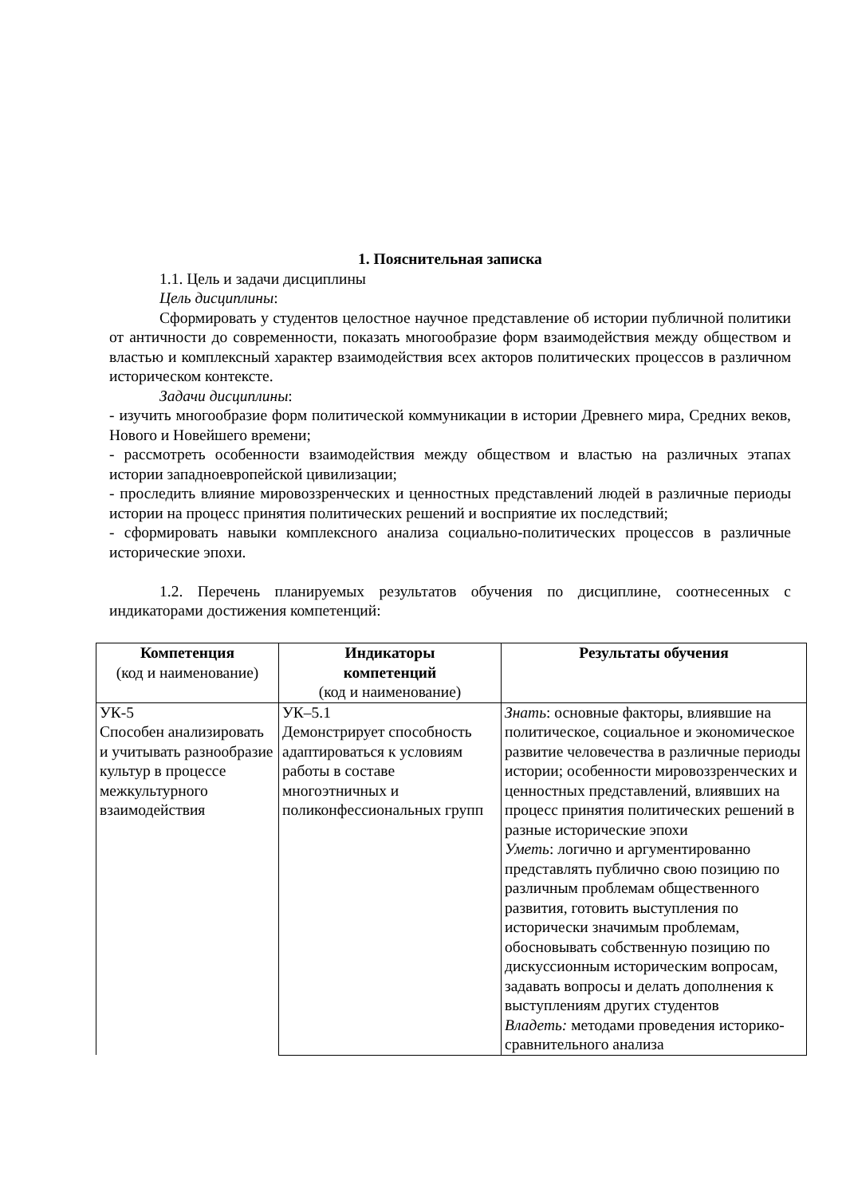1. Пояснительная записка
1.1. Цель и задачи дисциплины
Цель дисциплины:
Сформировать у студентов целостное научное представление об истории публичной политики от античности до современности, показать многообразие форм взаимодействия между обществом и властью и комплексный характер взаимодействия всех акторов политических процессов в различном историческом контексте.
Задачи дисциплины:
- изучить многообразие форм политической коммуникации в истории Древнего мира, Средних веков, Нового и Новейшего времени;
- рассмотреть особенности взаимодействия между обществом и властью на различных этапах истории западноевропейской цивилизации;
- проследить влияние мировоззренческих и ценностных представлений людей в различные периоды истории на процесс принятия политических решений и восприятие их последствий;
- сформировать навыки комплексного анализа социально-политических процессов в различные исторические эпохи.
1.2. Перечень планируемых результатов обучения по дисциплине, соотнесенных с индикаторами достижения компетенций:
| Компетенция (код и наименование) | Индикаторы компетенций (код и наименование) | Результаты обучения |
| --- | --- | --- |
| УК-5 Способен анализировать и учитывать разнообразие культур в процессе межкультурного взаимодействия | УК–5.1 Демонстрирует способность адаптироваться к условиям работы в составе многоэтничных и поликонфессиональных групп | Знать : основные факторы, влиявшие на политическое, социальное и экономическое развитие человечества в различные периоды истории; особенности мировоззренческих и ценностных представлений, влиявших на процесс принятия политических решений в разные исторические эпохи Уметь : логично и аргументированно представлять публично свою позицию по различным проблемам общественного развития, готовить выступления по исторически значимым проблемам, обосновывать собственную позицию по дискуссионным историческим вопросам, задавать вопросы и делать дополнения к выступлениям других студентов Владеть: методами проведения историко-сравнительного анализа |